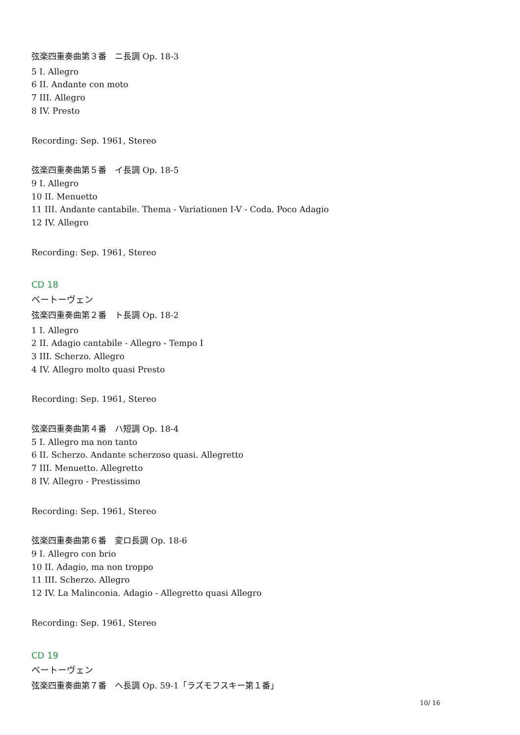弦楽四重奏曲第３番　ニ長調 Op. 18-3
5 I. Allegro
6 II. Andante con moto
7 III. Allegro
8 IV. Presto
Recording: Sep. 1961, Stereo
弦楽四重奏曲第５番　イ長調 Op. 18-5
9 I. Allegro
10 II. Menuetto
11 III. Andante cantabile. Thema - Variationen I-V - Coda. Poco Adagio
12 IV. Allegro
Recording: Sep. 1961, Stereo
CD 18
ベートーヴェン
弦楽四重奏曲第２番　ト長調 Op. 18-2
1 I. Allegro
2 II. Adagio cantabile - Allegro - Tempo I
3 III. Scherzo. Allegro
4 IV. Allegro molto quasi Presto
Recording: Sep. 1961, Stereo
弦楽四重奏曲第４番　ハ短調 Op. 18-4
5 I. Allegro ma non tanto
6 II. Scherzo. Andante scherzoso quasi. Allegretto
7 III. Menuetto. Allegretto
8 IV. Allegro - Prestissimo
Recording: Sep. 1961, Stereo
弦楽四重奏曲第６番　変ロ長調 Op. 18-6
9 I. Allegro con brio
10 II. Adagio, ma non troppo
11 III. Scherzo. Allegro
12 IV. La Malinconia. Adagio - Allegretto quasi Allegro
Recording: Sep. 1961, Stereo
CD 19
ベートーヴェン
弦楽四重奏曲第７番　ヘ長調 Op. 59-1「ラズモフスキー第１番」
10/ 16